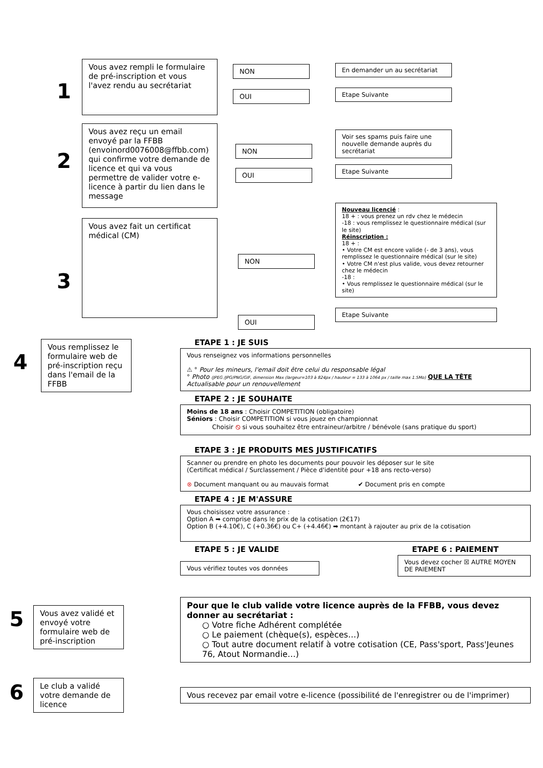1
Vous avez rempli le formulaire de pré-inscription et vous l'avez rendu au secrétariat
NON
OUI
En demander un au secrétariat
Etape Suivante
2
Vous avez reçu un email envoyé par la FFBB (envoinord0076008@ffbb.com) qui confirme votre demande de licence et qui va vous permettre de valider votre e-licence à partir du lien dans le message
NON
OUI
Voir ses spams puis faire une nouvelle demande auprès du secrétariat
Etape Suivante
3
Vous avez fait un certificat médical (CM)
NON
OUI
Nouveau licencié :
18 + : vous prenez un rdv chez le médecin
-18 : vous remplissez le questionnaire médical (sur le site)
Réinscription :
18 + :
• Votre CM est encore valide (- de 3 ans), vous remplissez le questionnaire médical (sur le site)
• Votre CM n'est plus valide, vous devez retourner chez le médecin
-18 :
• Vous remplissez le questionnaire médical (sur le site)
Etape Suivante
4
Vous remplissez le formulaire web de pré-inscription reçu dans l'email de la FFBB
ETAPE 1 : JE SUIS
Vous renseignez vos informations personnelles
⚠ ° Pour les mineurs, l'email doit être celui du responsable légal
° Photo (JPEG /JPG/PNG/GIF, dimension Max (largeur=103 à 824px / hauteur = 133 à 1064 px / taille max 1.5Mo) QUE LA TÊTE
Actualisable pour un renouvellement
ETAPE 2 : JE SOUHAITE
Moins de 18 ans : Choisir COMPETITION (obligatoire)
Séniors : Choisir COMPETITION si vous jouez en championnat
Choisir ⦸ si vous souhaitez être entraineur/arbitre / bénévole (sans pratique du sport)
ETAPE 3 : JE PRODUITS MES JUSTIFICATIFS
Scanner ou prendre en photo les documents pour pouvoir les déposer sur le site
(Certificat médical / Surclassement / Pièce d'identité pour +18 ans recto-verso)
⊗ Document manquant ou au mauvais format ✔ Document pris en compte
ETAPE 4 : JE M'ASSURE
Vous choisissez votre assurance :
Option A ➡ comprise dans le prix de la cotisation (2€17)
Option B (+4.10€), C (+0.36€) ou C+ (+4.46€) ➡ montant à rajouter au prix de la cotisation
ETAPE 5 : JE VALIDE
Vous vérifiez toutes vos données
ETAPE 6 : PAIEMENT
Vous devez cocher ☒ AUTRE MOYEN DE PAIEMENT
5
Vous avez validé et envoyé votre formulaire web de pré-inscription
Pour que le club valide votre licence auprès de la FFBB, vous devez donner au secrétariat :
○ Votre fiche Adhérent complétée
○ Le paiement (chèque(s), espèces…)
○ Tout autre document relatif à votre cotisation (CE, Pass'sport, Pass'Jeunes 76, Atout Normandie…)
6
Le club a validé votre demande de licence
Vous recevez par email votre e-licence (possibilité de l'enregistrer ou de l'imprimer)